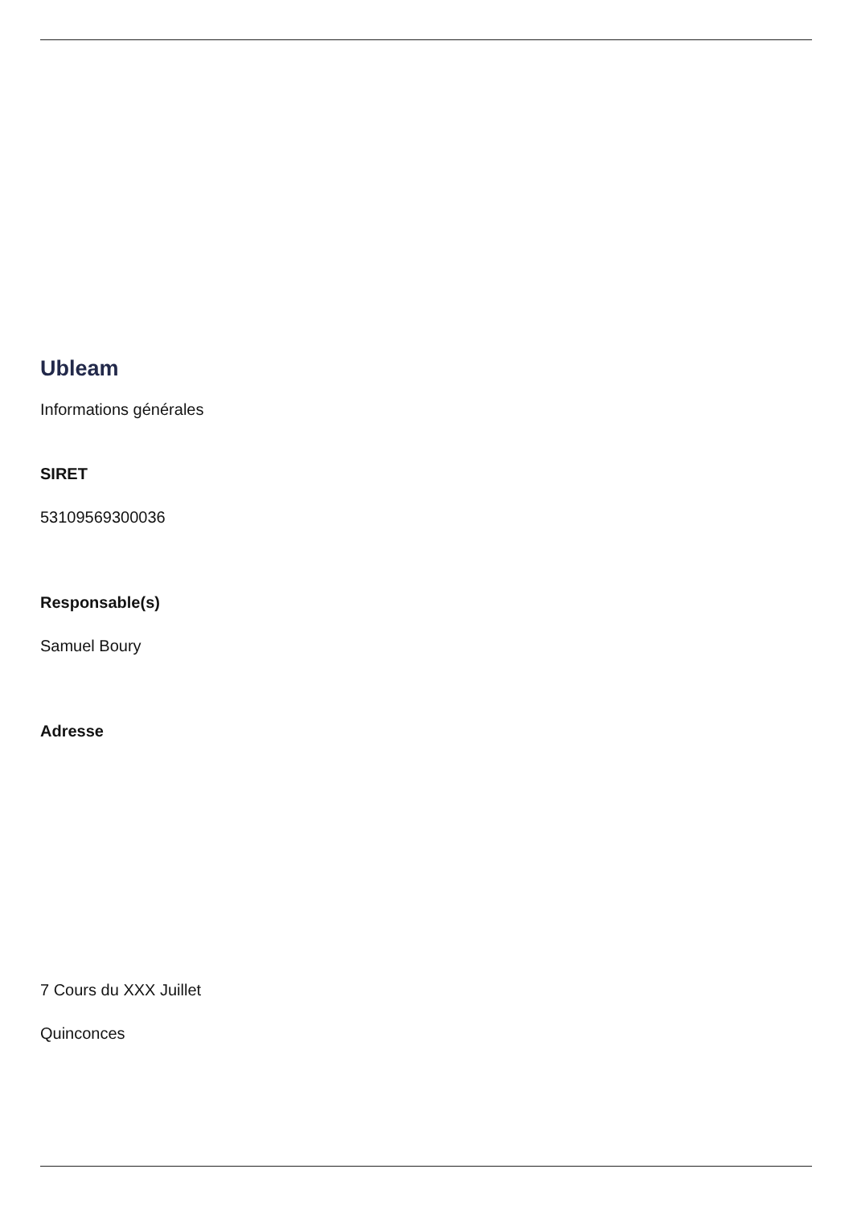Ubleam
Informations générales
SIRET
53109569300036
Responsable(s)
Samuel Boury
Adresse
7 Cours du XXX Juillet
Quinconces